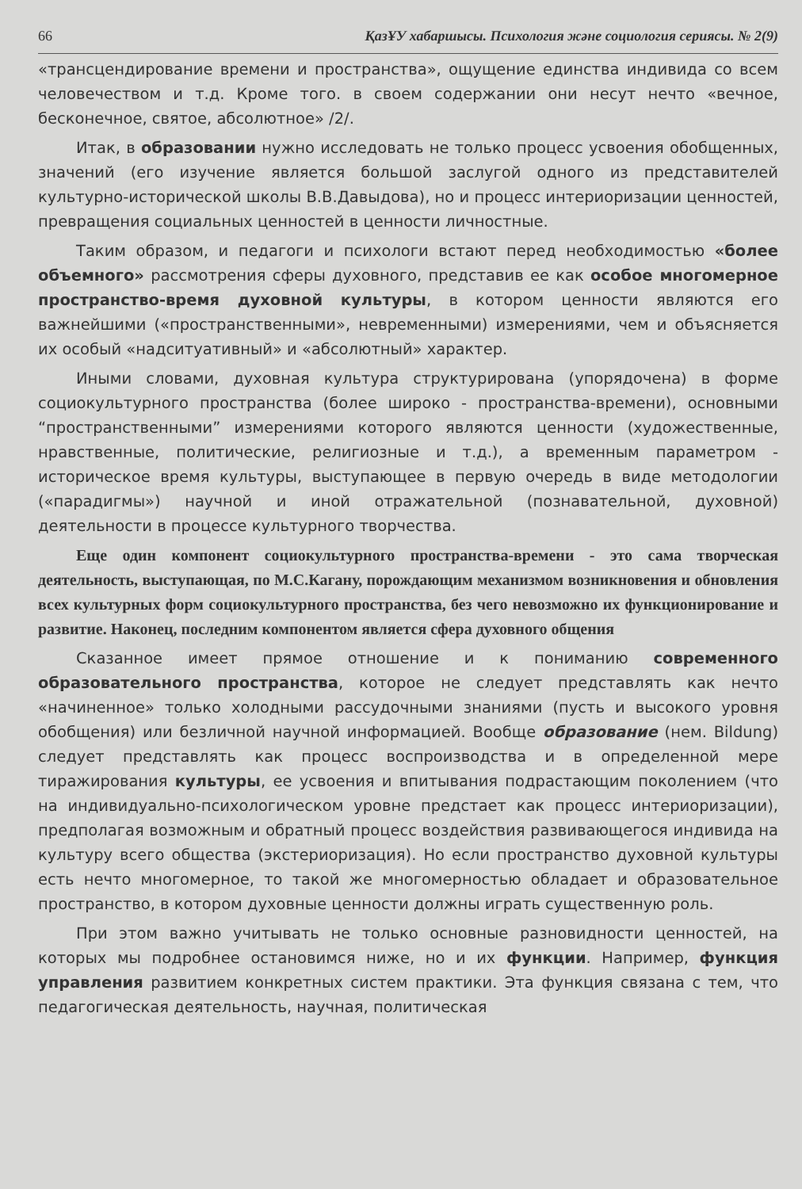66 ҚазҰУ хабаршысы. Психология және социология сериясы. № 2(9)
«трансцендирование времени и пространства», ощущение единства индивида со всем человечеством и т.д. Кроме того. в своем содержании они несут нечто «вечное, бесконечное, святое, абсолютное» /2/.
Итак, в образовании нужно исследовать не только процесс усвоения обобщенных, значений (его изучение является большой заслугой одного из представителей культурно-исторической школы В.В.Давыдова), но и процесс интериоризации ценностей, превращения социальных ценностей в ценности личностные.
Таким образом, и педагоги и психологи встают перед необходимостью «более объемного» рассмотрения сферы духовного, представив ее как особое многомерное пространство-время духовной культуры, в котором ценности являются его важнейшими («пространственными», невременными) измерениями, чем и объясняется их особый «надситуативный» и «абсолютный» характер.
Иными словами, духовная культура структурирована (упорядочена) в форме социокультурного пространства (более широко - пространства-времени), основными “пространственными” измерениями которого являются ценности (художественные, нравственные, политические, религиозные и т.д.), а временным параметром - историческое время культуры, выступающее в первую очередь в виде методологии («парадигмы») научной и иной отражательной (познавательной, духовной) деятельности в процессе культурного творчества.
Еще один компонент социокультурного пространства-времени - это сама творческая деятельность, выступающая, по М.С.Кагану, порождающим механизмом возникновения и обновления всех культурных форм социокультурного пространства, без чего невозможно их функционирование и развитие. Наконец, последним компонентом является сфера духовного общения
Сказанное имеет прямое отношение и к пониманию современного образовательного пространства, которое не следует представлять как нечто «начиненное» только холодными рассудочными знаниями (пусть и высокого уровня обобщения) или безличной научной информацией. Вообще образование (нем. Bildung) следует представлять как процесс воспроизводства и в определенной мере тиражирования культуры, ее усвоения и впитывания подрастающим поколением (что на индивидуально-психологическом уровне предстает как процесс интериоризации), предполагая возможным и обратный процесс воздействия развивающегося индивида на культуру всего общества (экстериоризация). Но если пространство духовной культуры есть нечто многомерное, то такой же многомерностью обладает и образовательное пространство, в котором духовные ценности должны играть существенную роль.
При этом важно учитывать не только основные разновидности ценностей, на которых мы подробнее остановимся ниже, но и их функции. Например, функция управления развитием конкретных систем практики. Эта функция связана с тем, что педагогическая деятельность, научная, политическая